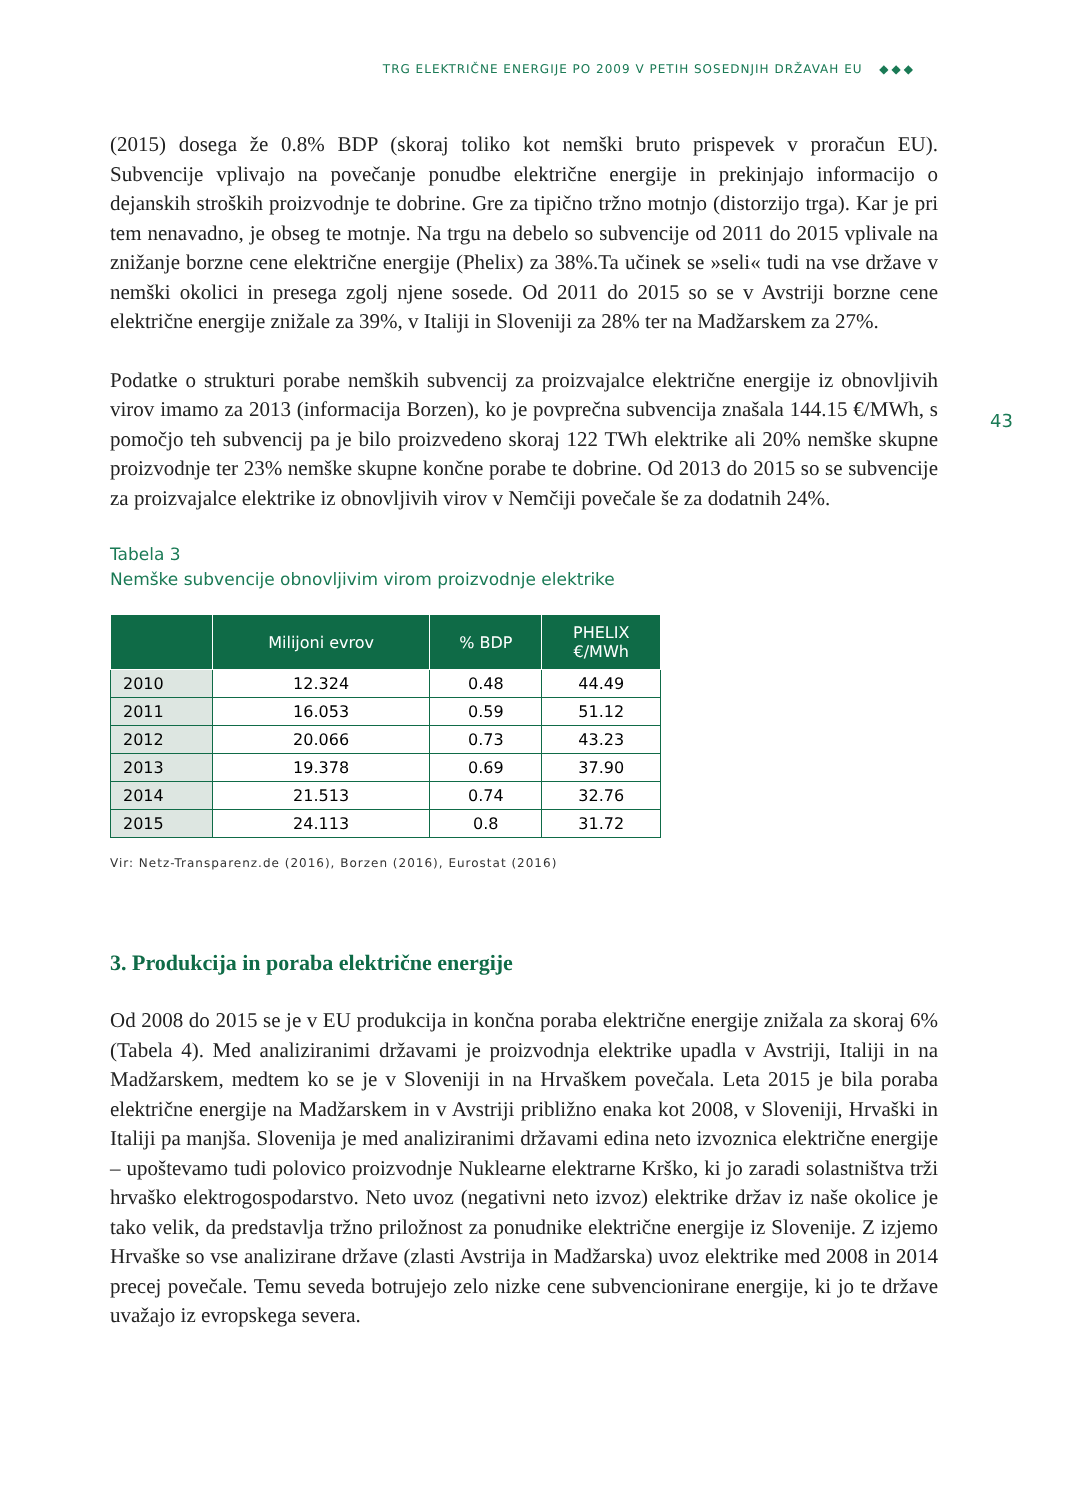TRG ELEKTRIČNE ENERGIJE PO 2009 V PETIH SOSEDNJIH DRŽAVAH EU ◆◆◆
43
(2015) dosega že 0.8% BDP (skoraj toliko kot nemški bruto prispevek v proračun EU). Subvencije vplivajo na povečanje ponudbe električne energije in prekinjajo informacijo o dejanskih stroških proizvodnje te dobrine. Gre za tipično tržno motnjo (distorzijo trga). Kar je pri tem nenavadno, je obseg te motnje. Na trgu na debelo so subvencije od 2011 do 2015 vplivale na znižanje borzne cene električne energije (Phelix) za 38%.Ta učinek se »seli« tudi na vse države v nemški okolici in presega zgolj njene sosede. Od 2011 do 2015 so se v Avstriji borzne cene električne energije znižale za 39%, v Italiji in Sloveniji za 28% ter na Madžarskem za 27%.
Podatke o strukturi porabe nemških subvencij za proizvajalce električne energije iz obnovljivih virov imamo za 2013 (informacija Borzen), ko je povprečna subvencija znašala 144.15 €/MWh, s pomočjo teh subvencij pa je bilo proizvedeno skoraj 122 TWh elektrike ali 20% nemške skupne proizvodnje ter 23% nemške skupne končne porabe te dobrine. Od 2013 do 2015 so se subvencije za proizvajalce elektrike iz obnovljivih virov v Nemčiji povečale še za dodatnih 24%.
Tabela 3
Nemške subvencije obnovljivim virom proizvodnje elektrike
| | Milijoni evrov | % BDP | PHELIX €/MWh |
| --- | --- | --- | --- |
| 2010 | 12.324 | 0.48 | 44.49 |
| 2011 | 16.053 | 0.59 | 51.12 |
| 2012 | 20.066 | 0.73 | 43.23 |
| 2013 | 19.378 | 0.69 | 37.90 |
| 2014 | 21.513 | 0.74 | 32.76 |
| 2015 | 24.113 | 0.8 | 31.72 |
Vir: Netz-Transparenz.de (2016), Borzen (2016), Eurostat (2016)
3. Produkcija in poraba električne energije
Od 2008 do 2015 se je v EU produkcija in končna poraba električne energije znižala za skoraj 6% (Tabela 4). Med analiziranimi državami je proizvodnja elektrike upadla v Avstriji, Italiji in na Madžarskem, medtem ko se je v Sloveniji in na Hrvaškem povečala. Leta 2015 je bila poraba električne energije na Madžarskem in v Avstriji približno enaka kot 2008, v Sloveniji, Hrvaški in Italiji pa manjša. Slovenija je med analiziranimi državami edina neto izvoznica električne energije – upoštevamo tudi polovico proizvodnje Nuklearne elektrarne Krško, ki jo zaradi solastništva trži hrvaško elektrogospodarstvo. Neto uvoz (negativni neto izvoz) elektrike držav iz naše okolice je tako velik, da predstavlja tržno priložnost za ponudnike električne energije iz Slovenije. Z izjemo Hrvaške so vse analizirane države (zlasti Avstrija in Madžarska) uvoz elektrike med 2008 in 2014 precej povečale. Temu seveda botrujejo zelo nizke cene subvencionirane energije, ki jo te države uvažajo iz evropskega severa.